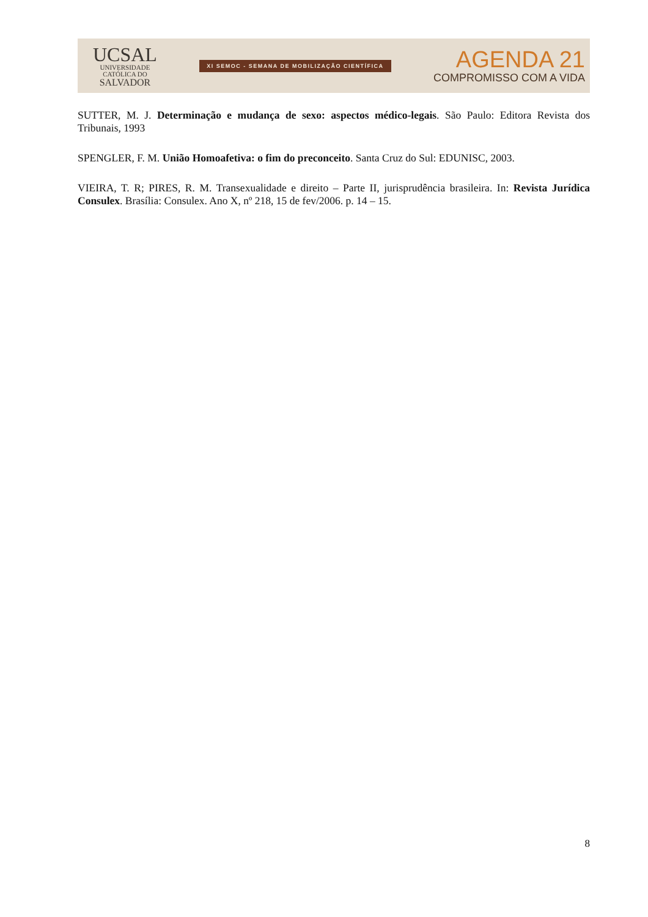UCSAL
UNIVERSIDADE
CATÓLICA DO
SALVADOR
XI SEMOC - SEMANA DE MOBILIZAÇÃO CIENTÍFICA
AGENDA 21
COMPROMISSO COM A VIDA
SUTTER, M. J. Determinação e mudança de sexo: aspectos médico-legais. São Paulo: Editora Revista dos Tribunais, 1993
SPENGLER, F. M. União Homoafetiva: o fim do preconceito. Santa Cruz do Sul: EDUNISC, 2003.
VIEIRA, T. R; PIRES, R. M. Transexualidade e direito – Parte II, jurisprudência brasileira. In: Revista Jurídica Consulex. Brasília: Consulex. Ano X, nº 218, 15 de fev/2006. p. 14 – 15.
8